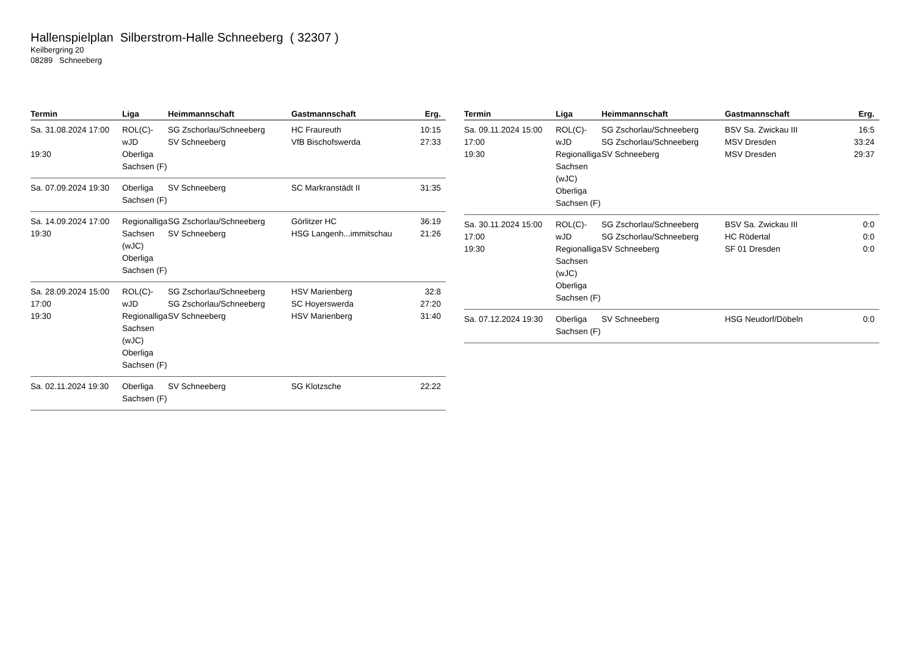Hallenspielplan Silberstrom-Halle Schneeberg ( 32307 )
Keilbergring 20
08289 Schneeberg
| Termin | Liga | Heimmannschaft | Gastmannschaft | Erg. |
| --- | --- | --- | --- | --- |
| Sa. 31.08.2024 17:00 19:30 | ROL(C)-wJD Oberliga Sachsen (F) | SG Zschorlau/Schneeberg SV Schneeberg | HC Fraureuth VfB Bischofswerda | 10:15 27:33 |
| Sa. 07.09.2024 19:30 | Oberliga Sachsen (F) | SV Schneeberg | SC Markranstädt II | 31:35 |
| Sa. 14.09.2024 17:00 19:30 | Regionalliga Sachsen (wJC) Oberliga Sachsen (F) | SG Zschorlau/Schneeberg SV Schneeberg | Görlitzer HC HSG Langenh...immitschau | 36:19 21:26 |
| Sa. 28.09.2024 15:00 17:00 19:30 | ROL(C)-wJD Regionalliga Sachsen (wJC) Oberliga Sachsen (F) | SG Zschorlau/Schneeberg SG Zschorlau/Schneeberg SV Schneeberg | HSV Marienberg SC Hoyerswerda HSV Marienberg | 32:8 27:20 31:40 |
| Sa. 02.11.2024 19:30 | Oberliga Sachsen (F) | SV Schneeberg | SG Klotzsche | 22:22 |
| Termin | Liga | Heimmannschaft | Gastmannschaft | Erg. |
| --- | --- | --- | --- | --- |
| Sa. 09.11.2024 15:00 17:00 19:30 | ROL(C)-wJD Regionalliga Sachsen (wJC) Oberliga Sachsen (F) | SG Zschorlau/Schneeberg SG Zschorlau/Schneeberg SV Schneeberg | BSV Sa. Zwickau III MSV Dresden MSV Dresden | 16:5 33:24 29:37 |
| Sa. 30.11.2024 15:00 17:00 19:30 | ROL(C)-wJD Regionalliga Sachsen (wJC) Oberliga Sachsen (F) | SG Zschorlau/Schneeberg SG Zschorlau/Schneeberg SV Schneeberg | BSV Sa. Zwickau III HC Rödertal SF 01 Dresden | 0:0 0:0 0:0 |
| Sa. 07.12.2024 19:30 | Oberliga Sachsen (F) | SV Schneeberg | HSG Neudorf/Döbeln | 0:0 |